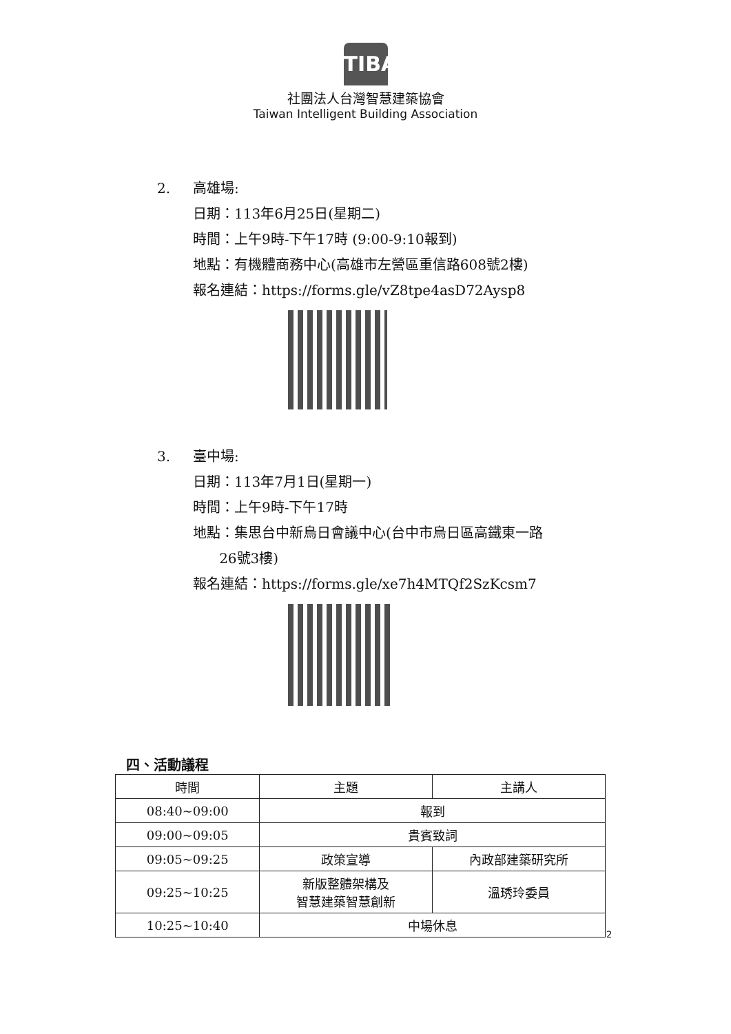TIBA
社團法人台灣智慧建築協會
Taiwan Intelligent Building Association
2. 高雄場:
日期：113年6月25日(星期二)
時間：上午9時-下午17時 (9:00-9:10報到)
地點：有機體商務中心(高雄市左營區重信路608號2樓)
報名連結：https://forms.gle/vZ8tpe4asD72Aysp8
3. 臺中場:
日期：113年7月1日(星期一)
時間：上午9時-下午17時
地點：集思台中新烏日會議中心(台中市烏日區高鐵東一路
26號3樓)
報名連結：https://forms.gle/xe7h4MTQf2SzKcsm7
四、活動議程
| 時間 | 主題 | 主講人 |
| --- | --- | --- |
| 08:40~09:00 | 報到 | |
| 09:00~09:05 | 貴賓致詞 | |
| 09:05~09:25 | 政策宣導 | 內政部建築研究所 |
| 09:25~10:25 | 新版整體架構及 智慧建築智慧創新 | 溫琇玲委員 |
| 10:25~10:40 | 中場休息 | |
2